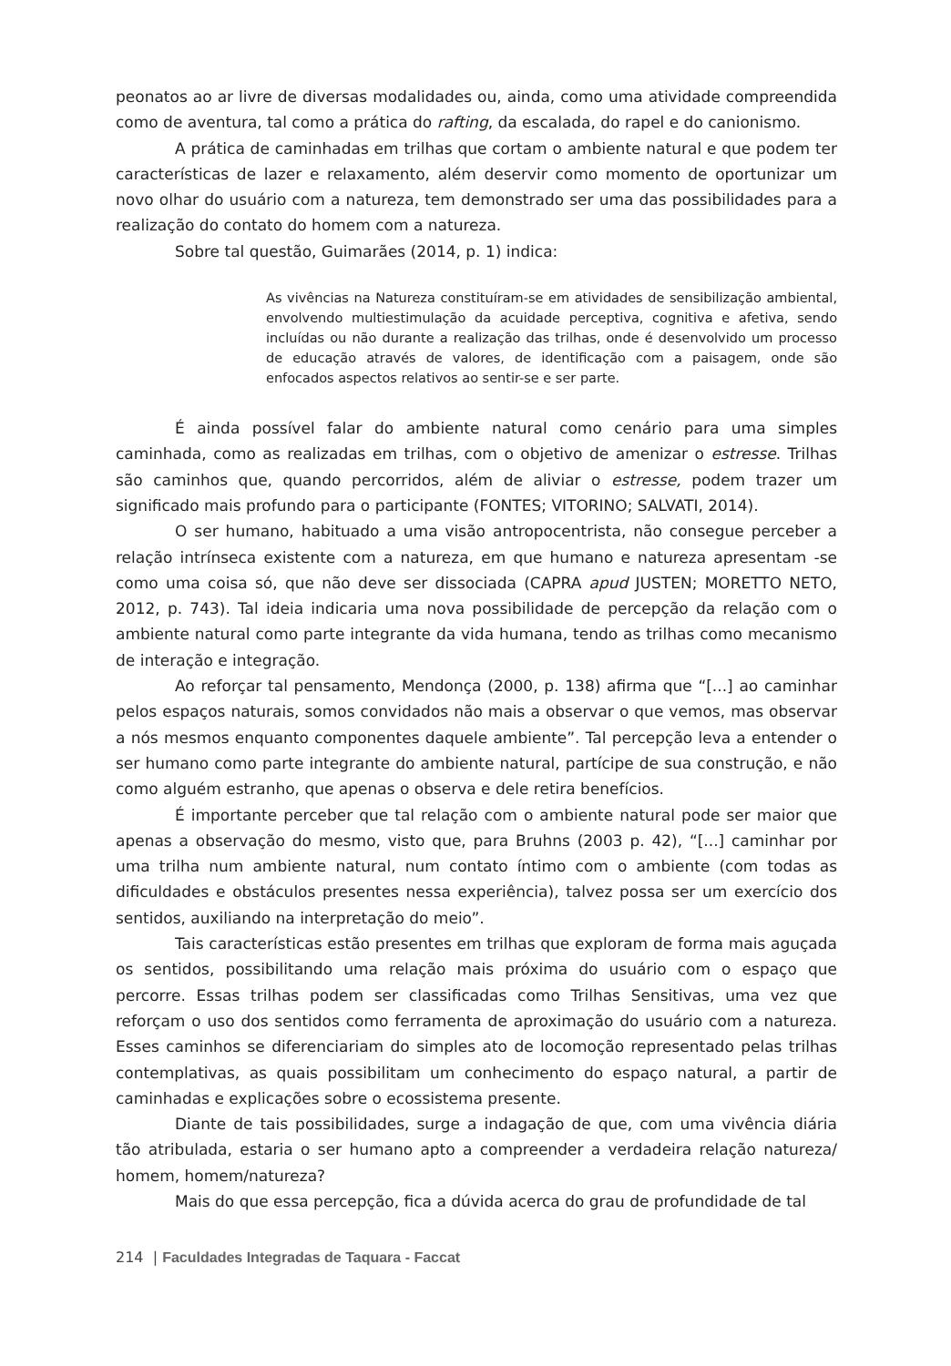peonatos ao ar livre de diversas modalidades ou, ainda, como uma atividade compreendida como de aventura, tal como a prática do rafting, da escalada, do rapel e do canionismo.
A prática de caminhadas em trilhas que cortam o ambiente natural e que podem ter características de lazer e relaxamento, além deservir como momento de oportunizar um novo olhar do usuário com a natureza, tem demonstrado ser uma das possibilidades para a realização do contato do homem com a natureza.
Sobre tal questão, Guimarães (2014, p. 1) indica:
As vivências na Natureza constituíram-se em atividades de sensibilização ambiental, envolvendo multiestimulação da acuidade perceptiva, cognitiva e afetiva, sendo incluídas ou não durante a realização das trilhas, onde é desenvolvido um processo de educação através de valores, de identificação com a paisagem, onde são enfocados aspectos relativos ao sentir-se e ser parte.
É ainda possível falar do ambiente natural como cenário para uma simples caminhada, como as realizadas em trilhas, com o objetivo de amenizar o estresse. Trilhas são caminhos que, quando percorridos, além de aliviar o estresse, podem trazer um significado mais profundo para o participante (FONTES; VITORINO; SALVATI, 2014).
O ser humano, habituado a uma visão antropocentrista, não consegue perceber a relação intrínseca existente com a natureza, em que humano e natureza apresentam -se como uma coisa só, que não deve ser dissociada (CAPRA apud JUSTEN; MORETTO NETO, 2012, p. 743). Tal ideia indicaria uma nova possibilidade de percepção da relação com o ambiente natural como parte integrante da vida humana, tendo as trilhas como mecanismo de interação e integração.
Ao reforçar tal pensamento, Mendonça (2000, p. 138) afirma que “[...] ao caminhar pelos espaços naturais, somos convidados não mais a observar o que vemos, mas observar a nós mesmos enquanto componentes daquele ambiente”. Tal percepção leva a entender o ser humano como parte integrante do ambiente natural, partícipe de sua construção, e não como alguém estranho, que apenas o observa e dele retira benefícios.
É importante perceber que tal relação com o ambiente natural pode ser maior que apenas a observação do mesmo, visto que, para Bruhns (2003 p. 42), “[...] caminhar por uma trilha num ambiente natural, num contato íntimo com o ambiente (com todas as dificuldades e obstáculos presentes nessa experiência), talvez possa ser um exercício dos sentidos, auxiliando na interpretação do meio”.
Tais características estão presentes em trilhas que exploram de forma mais aguçada os sentidos, possibilitando uma relação mais próxima do usuário com o espaço que percorre. Essas trilhas podem ser classificadas como Trilhas Sensitivas, uma vez que reforçam o uso dos sentidos como ferramenta de aproximação do usuário com a natureza. Esses caminhos se diferenciariam do simples ato de locomoção representado pelas trilhas contemplativas, as quais possibilitam um conhecimento do espaço natural, a partir de caminhadas e explicações sobre o ecossistema presente.
Diante de tais possibilidades, surge a indagação de que, com uma vivência diária tão atribulada, estaria o ser humano apto a compreender a verdadeira relação natureza/ homem, homem/natureza?
Mais do que essa percepção, fica a dúvida acerca do grau de profundidade de tal
214 | Faculdades Integradas de Taquara - Faccat